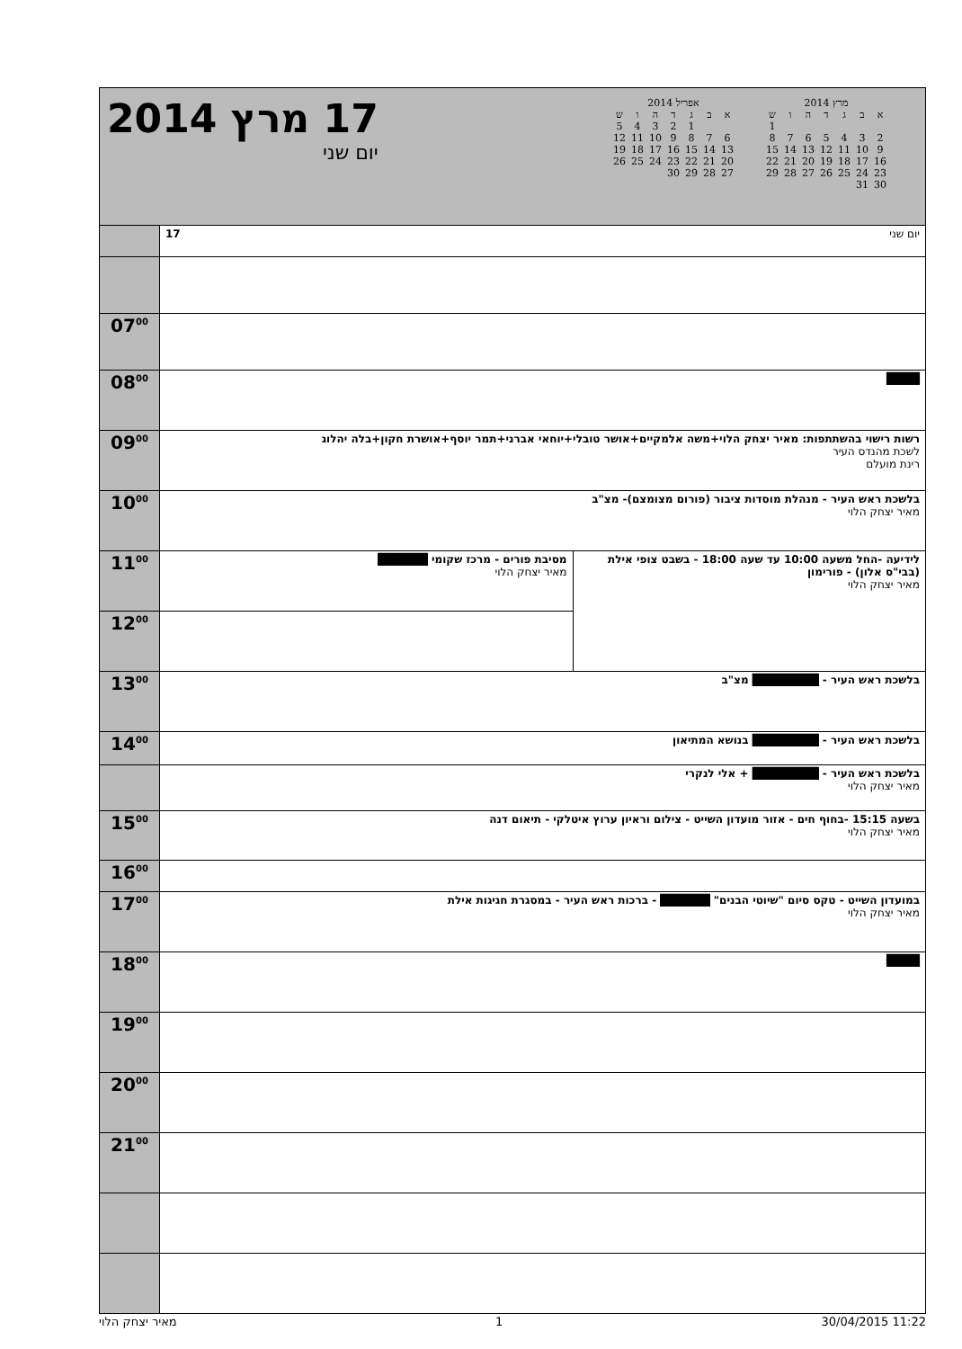17 מרץ 2014
יום שני
אפריל 2014
| א | ב | ג | ד | ה | ו | ש |
| --- | --- | --- | --- | --- | --- | --- |
| | | 1 | 2 | 3 | 4 | 5 |
| 6 | 7 | 8 | 9 | 10 | 11 | 12 |
| 13 | 14 | 15 | 16 | 17 | 18 | 19 |
| 20 | 21 | 22 | 23 | 24 | 25 | 26 |
| 27 | 28 | 29 | 30 | | | |
מרץ 2014
| א | ב | ג | ד | ה | ו | ש |
| --- | --- | --- | --- | --- | --- | --- |
| | | | | | | 1 |
| 2 | 3 | 4 | 5 | 6 | 7 | 8 |
| 9 | 10 | 11 | 12 | 13 | 14 | 15 |
| 16 | 17 | 18 | 19 | 20 | 21 | 22 |
| 23 | 24 | 25 | 26 | 27 | 28 | 29 |
| 30 | 31 | | | | | |
| | 17 יום שני | |
| 07<sup>00</sup> | | |
| 08<sup>00</sup> | ████ | |
| 09<sup>00</sup> | רשות רישוי בהשתתפות: מאיר יצחק הלוי+משה אלמקיים+אושר טובלי+יוחאי אברני+תמר יוסף+אושרת חקון+בלה יהלוג לשכת מהנדס העיר רינת מועלם | |
| 10<sup>00</sup> | בלשכת ראש העיר - מנהלת מוסדות ציבור (פורום מצומצם)- מצ"ב מאיר יצחק הלוי | |
| 11<sup>00</sup> | מסיבת פורים - מרכז שקומי ██████ מאיר יצחק הלוי | לידיעה -החל משעה 10:00 עד שעה 18:00 - בשבט צופי אילת (בבי"ס אלון) - פורימון מאיר יצחק הלוי |
| 12<sup>00</sup> | | |
| 13<sup>00</sup> | בלשכת ראש העיר - ████████ מצ"ב | |
| 14<sup>00</sup> | בלשכת ראש העיר - ████████ בנושא המתיאון | |
| | בלשכת ראש העיר - ████████ + אלי לנקרי מאיר יצחק הלוי | |
| 15<sup>00</sup> | בשעה 15:15 -בחוף חים - אזור מועדון השייט - צילום וראיון ערוץ איטלקי - תיאום דנה מאיר יצחק הלוי | |
| 16<sup>00</sup> | | |
| 17<sup>00</sup> | במועדון השייט - טקס סיום "שיוטי הבנים" ██████ - ברכות ראש העיר - במסגרת חגיגות אילת מאיר יצחק הלוי | |
| 18<sup>00</sup> | ████ | |
| 19<sup>00</sup> | | |
| 20<sup>00</sup> | | |
| 21<sup>00</sup> | | |
מאיר יצחק הלוי 1 30/04/2015 11:22